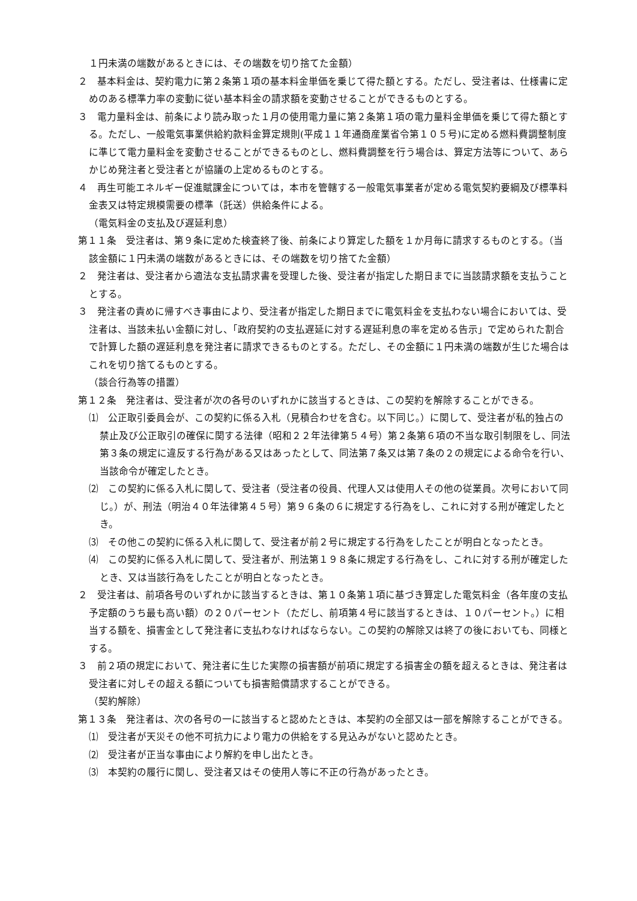１円未満の端数があるときには、その端数を切り捨てた金額）
２　基本料金は、契約電力に第２条第１項の基本料金単価を乗じて得た額とする。ただし、受注者は、仕様書に定めのある標準力率の変動に従い基本料金の請求額を変動させることができるものとする。
３　電力量料金は、前条により読み取った１月の使用電力量に第２条第１項の電力量料金単価を乗じて得た額とする。ただし、一般電気事業供給約款料金算定規則(平成１１年通商産業省令第１０５号)に定める燃料費調整制度に準じて電力量料金を変動させることができるものとし、燃料費調整を行う場合は、算定方法等について、あらかじめ発注者と受注者とが協議の上定めるものとする。
４　再生可能エネルギー促進賦課金については，本市を管轄する一般電気事業者が定める電気契約要綱及び標準料金表又は特定規模需要の標準（託送）供給条件による。
（電気料金の支払及び遅延利息）
第１１条　受注者は、第９条に定めた検査終了後、前条により算定した額を１か月毎に請求するものとする。（当該金額に１円未満の端数があるときには、その端数を切り捨てた金額）
２　発注者は、受注者から適法な支払請求書を受理した後、受注者が指定した期日までに当該請求額を支払うこととする。
３　発注者の責めに帰すべき事由により、受注者が指定した期日までに電気料金を支払わない場合においては、受注者は、当該未払い金額に対し、「政府契約の支払遅延に対する遅延利息の率を定める告示」で定められた割合で計算した額の遅延利息を発注者に請求できるものとする。ただし、その金額に１円未満の端数が生じた場合はこれを切り捨てるものとする。
（談合行為等の措置）
第１２条　発注者は、受注者が次の各号のいずれかに該当するときは、この契約を解除することができる。
⑴　公正取引委員会が、この契約に係る入札（見積合わせを含む。以下同じ。）に関して、受注者が私的独占の禁止及び公正取引の確保に関する法律（昭和２２年法律第５４号）第２条第６項の不当な取引制限をし、同法第３条の規定に違反する行為がある又はあったとして、同法第７条又は第７条の２の規定による命令を行い、当該命令が確定したとき。
⑵　この契約に係る入札に関して、受注者（受注者の役員、代理人又は使用人その他の従業員。次号において同じ。）が、刑法（明治４０年法律第４５号）第９６条の６に規定する行為をし、これに対する刑が確定したとき。
⑶　その他この契約に係る入札に関して、受注者が前２号に規定する行為をしたことが明白となったとき。
⑷　この契約に係る入札に関して、受注者が、刑法第１９８条に規定する行為をし、これに対する刑が確定したとき、又は当該行為をしたことが明白となったとき。
２　受注者は、前項各号のいずれかに該当するときは、第１０条第１項に基づき算定した電気料金（各年度の支払予定額のうち最も高い額）の２０パーセント（ただし、前項第４号に該当するときは、１０パーセント。）に相当する額を、損害金として発注者に支払わなければならない。この契約の解除又は終了の後においても、同様とする。
３　前２項の規定において、発注者に生じた実際の損害額が前項に規定する損害金の額を超えるときは、発注者は受注者に対しその超える額についても損害賠償請求することができる。
（契約解除）
第１３条　発注者は、次の各号の一に該当すると認めたときは、本契約の全部又は一部を解除することができる。
⑴　受注者が天災その他不可抗力により電力の供給をする見込みがないと認めたとき。
⑵　受注者が正当な事由により解約を申し出たとき。
⑶　本契約の履行に関し、受注者又はその使用人等に不正の行為があったとき。